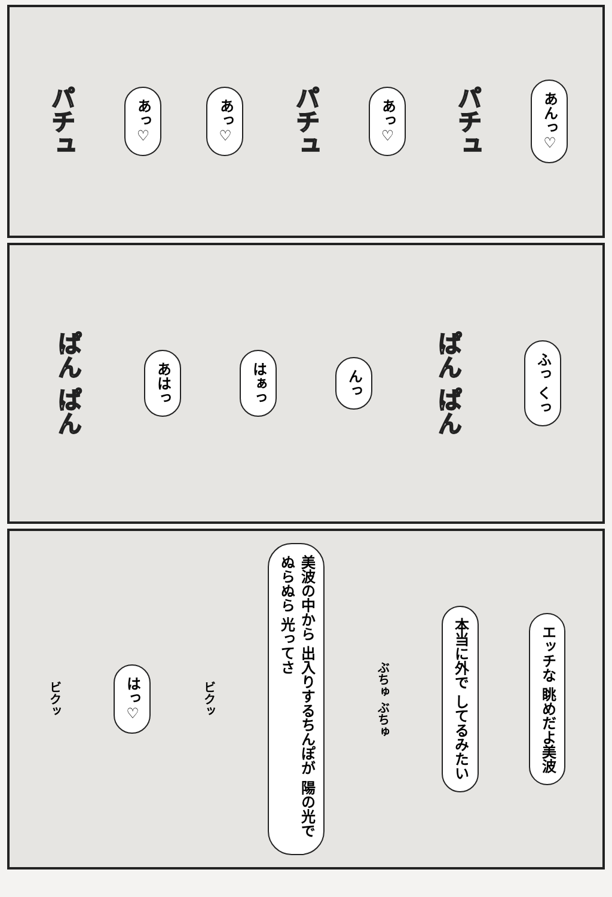あんっ♡
パチュ
あっ♡
パチュ
あっ♡
あっ♡
パチュ
ふっ くっ
ぱん ぱん
んっ
はぁっ
あはっ
ぱん ぱん
エッチな 眺めだよ美波
本当に外で してるみたい
ぶちゅ ぶちゅ
美波の中から 出入りするちんぽが 陽の光でぬらぬら 光ってさ
ビクッ
はっ♡
ビクッ